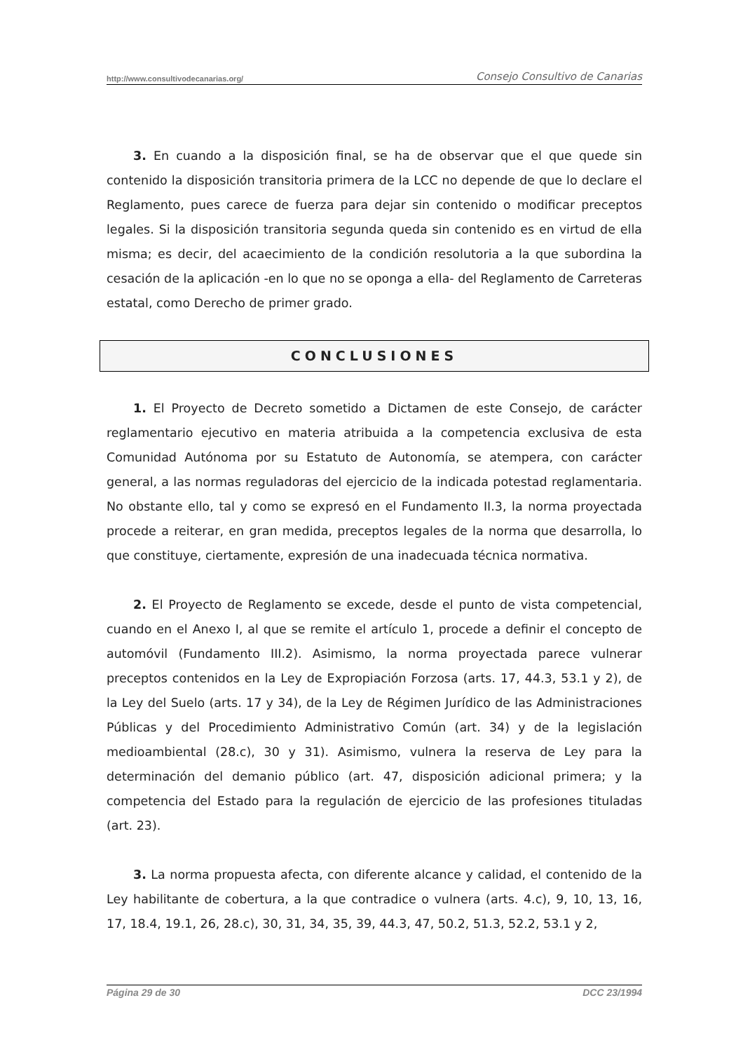http://www.consultivodecanarias.org/ Consejo Consultivo de Canarias
3. En cuando a la disposición final, se ha de observar que el que quede sin contenido la disposición transitoria primera de la LCC no depende de que lo declare el Reglamento, pues carece de fuerza para dejar sin contenido o modificar preceptos legales. Si la disposición transitoria segunda queda sin contenido es en virtud de ella misma; es decir, del acaecimiento de la condición resolutoria a la que subordina la cesación de la aplicación -en lo que no se oponga a ella- del Reglamento de Carreteras estatal, como Derecho de primer grado.
CONCLUSIONES
1. El Proyecto de Decreto sometido a Dictamen de este Consejo, de carácter reglamentario ejecutivo en materia atribuida a la competencia exclusiva de esta Comunidad Autónoma por su Estatuto de Autonomía, se atempera, con carácter general, a las normas reguladoras del ejercicio de la indicada potestad reglamentaria. No obstante ello, tal y como se expresó en el Fundamento II.3, la norma proyectada procede a reiterar, en gran medida, preceptos legales de la norma que desarrolla, lo que constituye, ciertamente, expresión de una inadecuada técnica normativa.
2. El Proyecto de Reglamento se excede, desde el punto de vista competencial, cuando en el Anexo I, al que se remite el artículo 1, procede a definir el concepto de automóvil (Fundamento III.2). Asimismo, la norma proyectada parece vulnerar preceptos contenidos en la Ley de Expropiación Forzosa (arts. 17, 44.3, 53.1 y 2), de la Ley del Suelo (arts. 17 y 34), de la Ley de Régimen Jurídico de las Administraciones Públicas y del Procedimiento Administrativo Común (art. 34) y de la legislación medioambiental (28.c), 30 y 31). Asimismo, vulnera la reserva de Ley para la determinación del demanio público (art. 47, disposición adicional primera; y la competencia del Estado para la regulación de ejercicio de las profesiones tituladas (art. 23).
3. La norma propuesta afecta, con diferente alcance y calidad, el contenido de la Ley habilitante de cobertura, a la que contradice o vulnera (arts. 4.c), 9, 10, 13, 16, 17, 18.4, 19.1, 26, 28.c), 30, 31, 34, 35, 39, 44.3, 47, 50.2, 51.3, 52.2, 53.1 y 2,
Página 29 de 30 DCC 23/1994